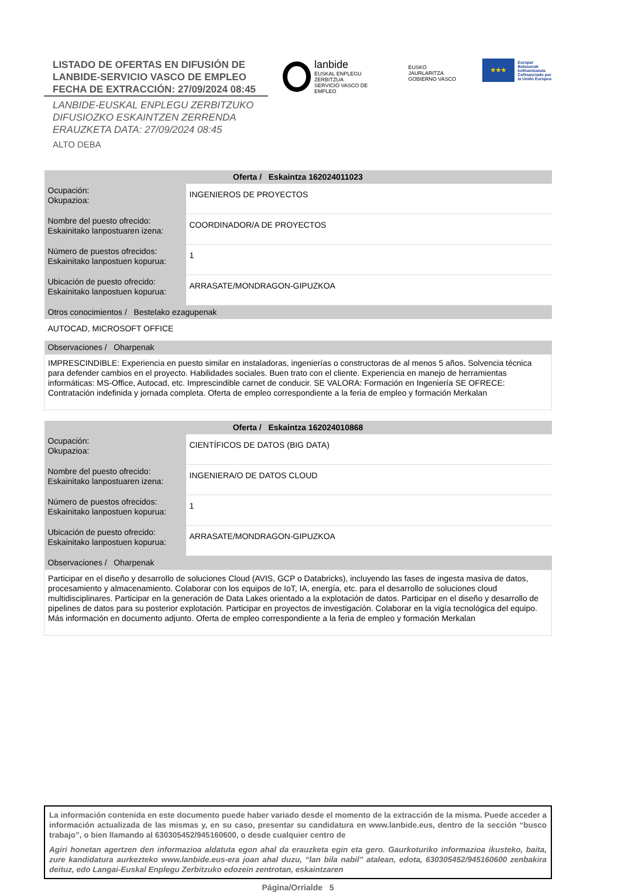LISTADO DE OFERTAS EN DIFUSIÓN DE
LANBIDE-SERVICIO VASCO DE EMPLEO
FECHA DE EXTRACCIÓN: 27/09/2024 08:45
LANBIDE-EUSKAL ENPLEGU ZERBITZUKO
DIFUSIOZKO ESKAINTZEN ZERRENDA
ERAUZKETA DATA: 27/09/2024 08:45
ALTO DEBA
lanbide
EUSKAL ENPLEGU ZERBITZUA
SERVICIO VASCO DE EMPLEO
EUSKO JAURLARITZA
GOBIERNO VASCO
★★★
Europar Batasunak
kofinantzatuta
Cofinanciado por
la Unión Europea
| Oferta / Eskaintza 162024011023 | |
| --- | --- |
| Ocupación: Okupazioa: | INGENIEROS DE PROYECTOS |
| Nombre del puesto ofrecido: Eskainitako lanpostuaren izena: | COORDINADOR/A DE PROYECTOS |
| Número de puestos ofrecidos: Eskainitako lanpostuen kopurua: | 1 |
| Ubicación de puesto ofrecido: Eskainitako lanpostuen kopurua: | ARRASATE/MONDRAGON-GIPUZKOA |
| Otros conocimientos / Bestelako ezagupenak | |
| AUTOCAD, MICROSOFT OFFICE | |
| Observaciones / Oharpenak | |
| IMPRESCINDIBLE: Experiencia en puesto similar en instaladoras, ingenierías o constructoras de al menos 5 años. Solvencia técnica para defender cambios en el proyecto. Habilidades sociales. Buen trato con el cliente. Experiencia en manejo de herramientas informáticas: MS-Office, Autocad, etc. Imprescindible carnet de conducir. SE VALORA: Formación en Ingeniería SE OFRECE: Contratación indefinida y jornada completa. Oferta de empleo correspondiente a la feria de empleo y formación Merkalan | |
| Oferta / Eskaintza 162024010868 | |
| --- | --- |
| Ocupación: Okupazioa: | CIENTÍFICOS DE DATOS (BIG DATA) |
| Nombre del puesto ofrecido: Eskainitako lanpostuaren izena: | INGENIERA/O DE DATOS CLOUD |
| Número de puestos ofrecidos: Eskainitako lanpostuen kopurua: | 1 |
| Ubicación de puesto ofrecido: Eskainitako lanpostuen kopurua: | ARRASATE/MONDRAGON-GIPUZKOA |
| Observaciones / Oharpenak | |
| Participar en el diseño y desarrollo de soluciones Cloud (AVIS, GCP o Databricks), incluyendo las fases de ingesta masiva de datos, procesamiento y almacenamiento. Colaborar con los equipos de IoT, IA, energía, etc. para el desarrollo de soluciones cloud multidisciplinares. Participar en la generación de Data Lakes orientado a la explotación de datos. Participar en el diseño y desarrollo de pipelines de datos para su posterior explotación. Participar en proyectos de investigación. Colaborar en la vigía tecnológica del equipo. Más información en documento adjunto. Oferta de empleo correspondiente a la feria de empleo y formación Merkalan | |
La información contenida en este documento puede haber variado desde el momento de la extracción de la misma. Puede acceder a información actualizada de las mismas y, en su caso, presentar su candidatura en www.lanbide.eus, dentro de la sección “busco trabajo”, o bien llamando al 630305452/945160600, o desde cualquier centro de
Agiri honetan agertzen den informazioa aldatuta egon ahal da erauzketa egin eta gero. Gaurkoturiko informazioa ikusteko, baita, zure kandidatura aurkezteko www.lanbide.eus-era joan ahal duzu, “lan bila nabil” atalean, edota, 630305452/945160600 zenbakira deituz, edo Langai-Euskal Enplegu Zerbitzuko edozein zentrotan, eskaintzaren
Página/Orrialde 5